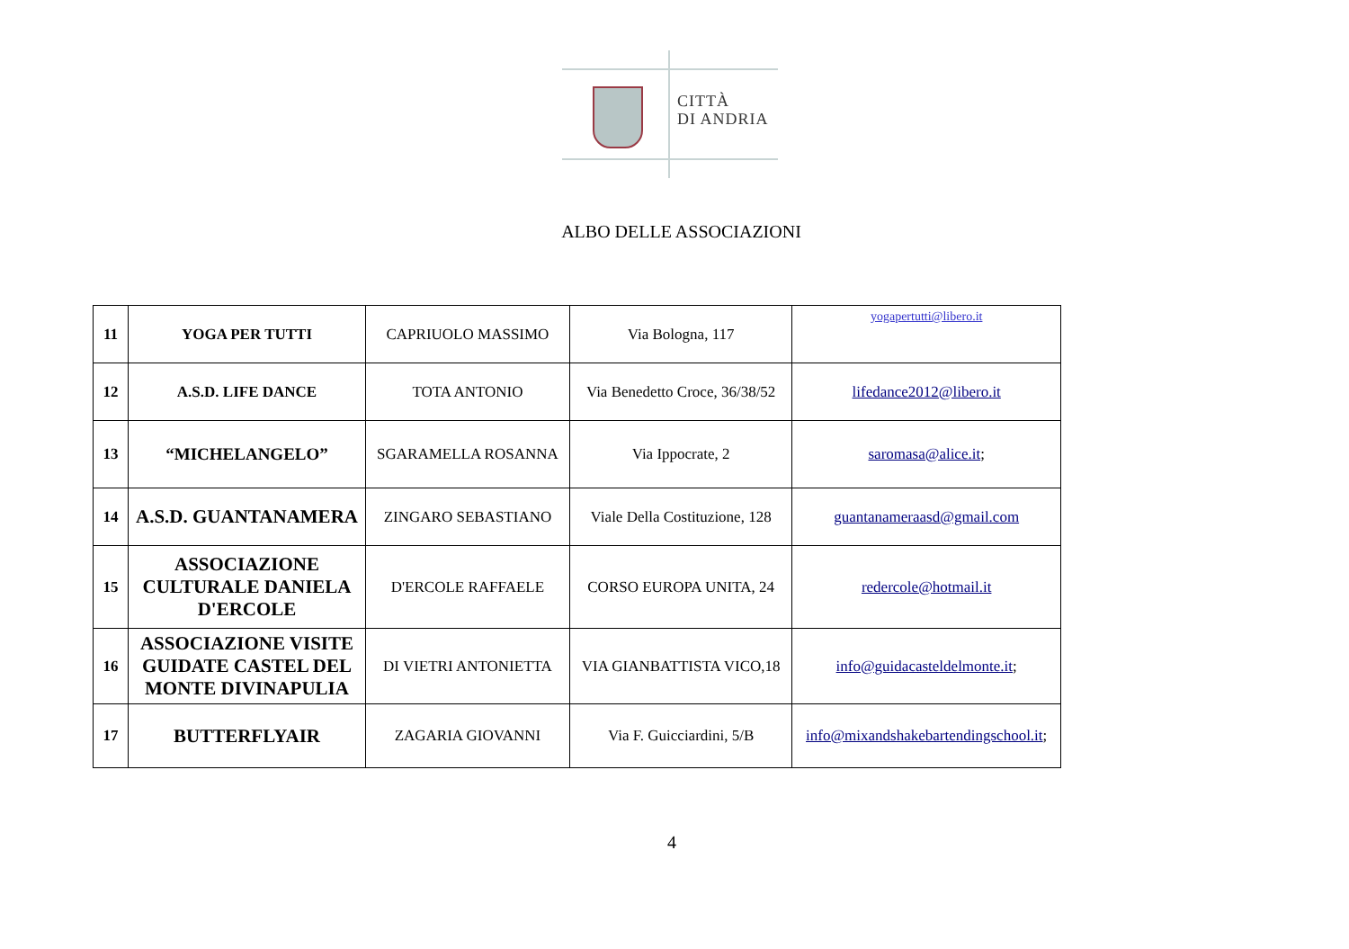CITTÀ
DI ANDRIA
ALBO DELLE ASSOCIAZIONI
| 11 | YOGA PER TUTTI | CAPRIUOLO MASSIMO | Via Bologna, 117 | yogapertutti@libero.it |
| 12 | A.S.D. LIFE DANCE | TOTA ANTONIO | Via Benedetto Croce, 36/38/52 | lifedance2012@libero.it |
| 13 | “MICHELANGELO” | SGARAMELLA ROSANNA | Via Ippocrate, 2 | saromasa@alice.it ; |
| 14 | A.S.D. GUANTANAMERA | ZINGARO SEBASTIANO | Viale Della Costituzione, 128 | guantanameraasd@gmail.com |
| 15 | ASSOCIAZIONE CULTURALE DANIELA D'ERCOLE | D'ERCOLE RAFFAELE | CORSO EUROPA UNITA, 24 | redercole@hotmail.it |
| 16 | ASSOCIAZIONE VISITE GUIDATE CASTEL DEL MONTE DIVINAPULIA | DI VIETRI ANTONIETTA | VIA GIANBATTISTA VICO,18 | info@guidacasteldelmonte.it ; |
| 17 | BUTTERFLYAIR | ZAGARIA GIOVANNI | Via F. Guicciardini, 5/B | info@mixandshakebartendingschool.it ; |
4